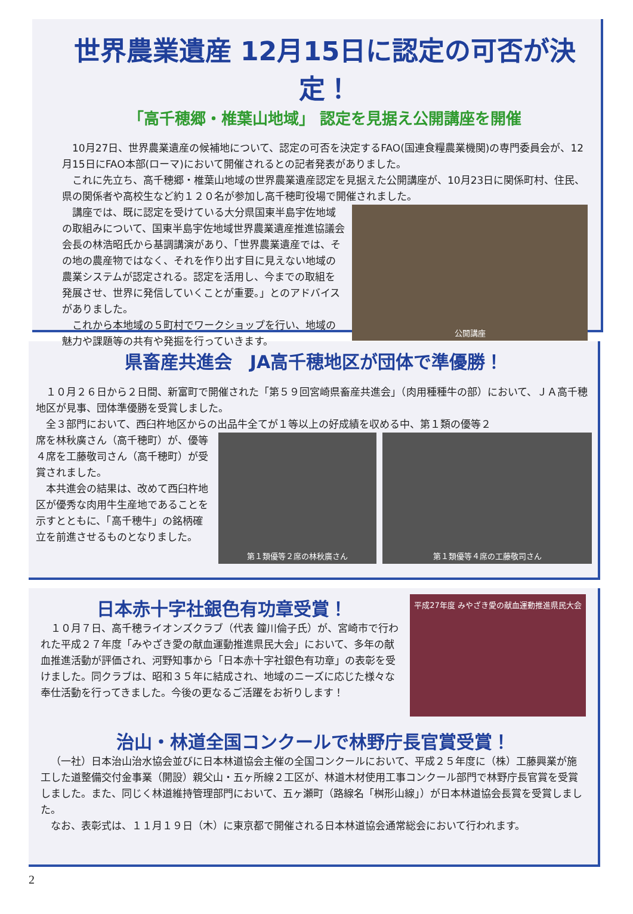世界農業遺産 12月15日に認定の可否が決定！
「高千穂郷・椎葉山地域」 認定を見据え公開講座を開催
10月27日、世界農業遺産の候補地について、認定の可否を決定するFAO(国連食糧農業機関)の専門委員会が、12月15日にFAO本部(ローマ)において開催されるとの記者発表がありました。
これに先立ち、高千穂郷・椎葉山地域の世界農業遺産認定を見据えた公開講座が、10月23日に関係町村、住民、県の関係者や高校生など約１２０名が参加し高千穂町役場で開催されました。
講座では、既に認定を受けている大分県国東半島宇佐地域の取組みについて、国東半島宇佐地域世界農業遺産推進協議会会長の林浩昭氏から基調講演があり、「世界農業遺産では、その地の農産物ではなく、それを作り出す目に見えない地域の農業システムが認定される。認定を活用し、今までの取組を発展させ、世界に発信していくことが重要。」とのアドバイスがありました。
これから本地域の５町村でワークショップを行い、地域の魅力や課題等の共有や発掘を行っていきます。
公開講座
県畜産共進会　JA高千穂地区が団体で準優勝！
１０月２６日から２日間、新富町で開催された「第５９回宮崎県畜産共進会」（肉用種種牛の部）において、ＪＡ高千穂地区が見事、団体準優勝を受賞しました。
全３部門において、西臼杵地区からの出品牛全てが１等以上の好成績を収める中、第１類の優等２
席を林秋廣さん（高千穂町）が、優等４席を工藤敬司さん（高千穂町）が受賞されました。
本共進会の結果は、改めて西臼杵地区が優秀な肉用牛生産地であることを示すとともに、「高千穂牛」の銘柄確立を前進させるものとなりました。
第１類優等２席の林秋廣さん 第１類優等４席の工藤敬司さん
日本赤十字社銀色有功章受賞！
１０月７日、高千穂ライオンズクラブ（代表 鐘川倫子氏）が、宮崎市で行われた平成２７年度「みやざき愛の献血運動推進県民大会」において、多年の献血推進活動が評価され、河野知事から「日本赤十字社銀色有功章」の表彰を受けました。同クラブは、昭和３５年に結成され、地域のニーズに応じた様々な奉仕活動を行ってきました。今後の更なるご活躍をお祈りします！
平成27年度 みやざき愛の献血運動推進県民大会
治山・林道全国コンクールで林野庁長官賞受賞！
（一社）日本治山治水協会並びに日本林道協会主催の全国コンクールにおいて、平成２５年度に（株）工藤興業が施工した道整備交付金事業（開設）親父山・五ヶ所線２工区が、林道木材使用工事コンクール部門で林野庁長官賞を受賞しました。また、同じく林道維持管理部門において、五ヶ瀬町（路線名「桝形山線」）が日本林道協会長賞を受賞しました。
なお、表彰式は、１１月１９日（木）に東京都で開催される日本林道協会通常総会において行われます。
2